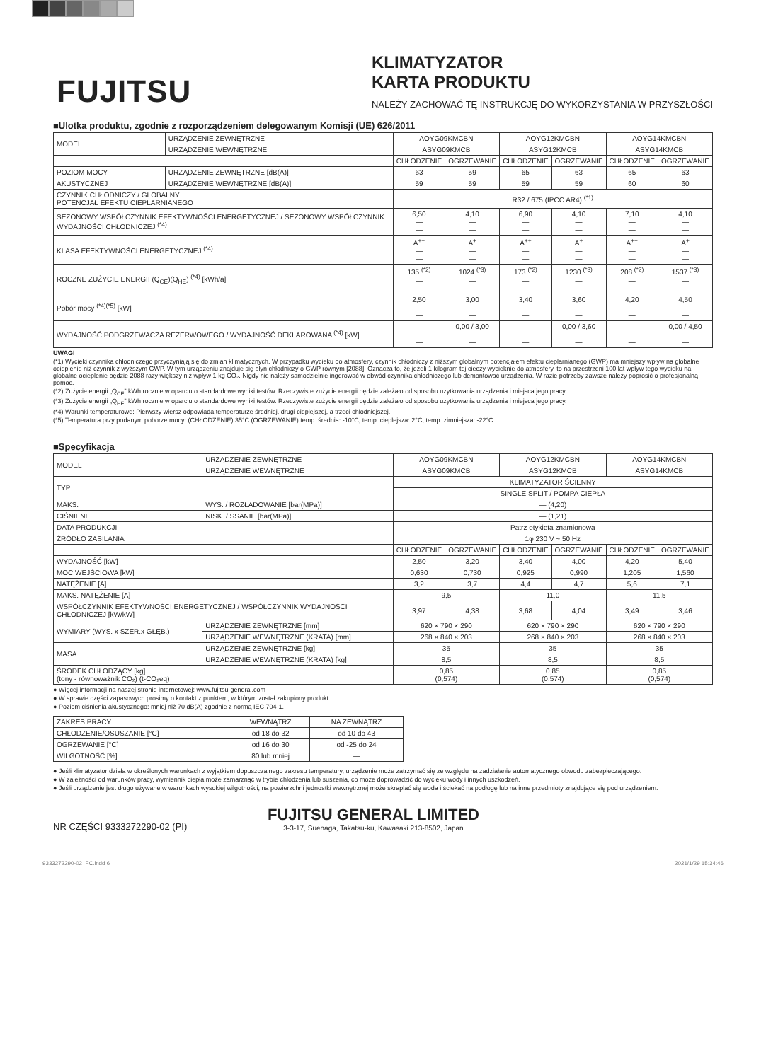FUJITSU
KLIMATYZATOR
KARTA PRODUKTU
NALEŻY ZACHOWAĆ TĘ INSTRUKCJĘ DO WYKORZYSTANIA W PRZYSZŁOŚCI
■Ulotka produktu, zgodnie z rozporządzeniem delegowanym Komisji (UE) 626/2011
| MODEL | URZĄDZENIE ZEWNĘTRZNE | AOYG09KMCBN | | AOYG12KMCBN | | AOYG14KMCBN | |
| | URZĄDZENIE WEWNĘTRZNE | ASYG09KMCB | | ASYG12KMCB | | ASYG14KMCB | |
| | | CHŁODZENIE | OGRZEWANIE | CHŁODZENIE | OGRZEWANIE | CHŁODZENIE | OGRZEWANIE |
| POZIOM MOCY | URZĄDZENIE ZEWNĘTRZNE [dB(A)] | 63 | 59 | 65 | 63 | 65 | 63 |
| AKUSTYCZNEJ | URZĄDZENIE WEWNĘTRZNE [dB(A)] | 59 | 59 | 59 | 59 | 60 | 60 |
| CZYNNIK CHŁODNICZY / GLOBALNY POTENCJAŁ EFEKTU CIEPLARNIANEGO | | R32 / 675 (IPCC AR4) <sup>(*1)</sup> | | | | | |
| SEZONOWY WSPÓŁCZYNNIK EFEKTYWNOŚCI ENERGETYCZNEJ / SEZONOWY WSPÓŁCZYNNIK WYDAJNOŚCI CHŁODNICZEJ <sup>(*4)</sup> | | 6,50 — — | 4,10 — — | 6,90 — — | 4,10 — — | 7,10 — — | 4,10 — — |
| KLASA EFEKTYWNOŚCI ENERGETYCZNEJ <sup>(*4)</sup> | | A<sup>++</sup> — — | A<sup>+</sup> — — | A<sup>++</sup> — — | A<sup>+</sup> — — | A<sup>++</sup> — — | A<sup>+</sup> — — |
| ROCZNE ZUŻYCIE ENERGII (Q<sub>CE</sub>)(Q<sub>HE</sub>) <sup>(*4)</sup> [kWh/a] | | 135 <sup>(*2)</sup> — — | 1024 <sup>(*3)</sup> — — | 173 <sup>(*2)</sup> — — | 1230 <sup>(*3)</sup> — — | 208 <sup>(*2)</sup> — — | 1537 <sup>(*3)</sup> — — |
| Pobór mocy <sup>(*4)(*5)</sup> [kW] | | 2,50 — — | 3,00 — — | 3,40 — — | 3,60 — — | 4,20 — — | 4,50 — — |
| WYDAJNOŚĆ PODGRZEWACZA REZERWOWEGO / WYDAJNOŚĆ DEKLAROWANA <sup>(*4)</sup> [kW] | | — — — | 0,00 / 3,00 — — | — — — | 0,00 / 3,60 — — | — — — | 0,00 / 4,50 — — |
UWAGI
(*1) Wycieki czynnika chłodniczego przyczyniają się do zmian klimatycznych. W przypadku wycieku do atmosfery, czynnik chłodniczy z niższym globalnym potencjałem efektu cieplarnianego (GWP) ma mniejszy wpływ na globalne ocieplenie niż czynnik z wyższym GWP. W tym urządzeniu znajduje się płyn chłodniczy o GWP równym [2088]. Oznacza to, że jeżeli 1 kilogram tej cieczy wycieknie do atmosfery, to na przestrzeni 100 lat wpływ tego wycieku na globalne ocieplenie będzie 2088 razy większy niż wpływ 1 kg CO₂. Nigdy nie należy samodzielnie ingerować w obwód czynnika chłodniczego lub demontować urządzenia. W razie potrzeby zawsze należy poprosić o profesjonalną pomoc.
(*2) Zużycie energii „Q<sub>CE</sub>” kWh rocznie w oparciu o standardowe wyniki testów. Rzeczywiste zużycie energii będzie zależało od sposobu użytkowania urządzenia i miejsca jego pracy.
(*3) Zużycie energii „Q<sub>HE</sub>” kWh rocznie w oparciu o standardowe wyniki testów. Rzeczywiste zużycie energii będzie zależało od sposobu użytkowania urządzenia i miejsca jego pracy.
(*4) Warunki temperaturowe: Pierwszy wiersz odpowiada temperaturze średniej, drugi cieplejszej, a trzeci chłodniejszej.
(*5) Temperatura przy podanym poborze mocy: (CHŁODZENIE) 35°C (OGRZEWANIE) temp. średnia: -10°C, temp. cieplejsza: 2°C, temp. zimniejsza: -22°C
■Specyfikacja
| MODEL | URZĄDZENIE ZEWNĘTRZNE | AOYG09KMCBN | | AOYG12KMCBN | | AOYG14KMCBN | |
| | URZĄDZENIE WEWNĘTRZNE | ASYG09KMCB | | ASYG12KMCB | | ASYG14KMCB | |
| TYP | | KLIMATYZATOR ŚCIENNY | | | | | |
| | | SINGLE SPLIT / POMPA CIEPŁA | | | | | |
| MAKS. | WYS. / ROZŁADOWANIE [bar(MPa)] | — (4,20) | | | | | |
| CIŚNIENIE | NISK. / SSANIE [bar(MPa)] | — (1,21) | | | | | |
| DATA PRODUKCJI | | Patrz etykieta znamionowa | | | | | |
| ŹRÓDŁO ZASILANIA | | 1φ 230 V ~ 50 Hz | | | | | |
| | | CHŁODZENIE | OGRZEWANIE | CHŁODZENIE | OGRZEWANIE | CHŁODZENIE | OGRZEWANIE |
| WYDAJNOŚĆ [kW] | | 2,50 | 3,20 | 3,40 | 4,00 | 4,20 | 5,40 |
| MOC WEJŚCIOWA [kW] | | 0,630 | 0,730 | 0,925 | 0,990 | 1,205 | 1,560 |
| NATĘŻENIE [A] | | 3,2 | 3,7 | 4,4 | 4,7 | 5,6 | 7,1 |
| MAKS. NATĘŻENIE [A] | | 9,5 | | 11,0 | | 11,5 | |
| WSPÓŁCZYNNIK EFEKTYWNOŚCI ENERGETYCZNEJ / WSPÓŁCZYNNIK WYDAJNOŚCI CHŁODNICZEJ [kW/kW] | | 3,97 | 4,38 | 3,68 | 4,04 | 3,49 | 3,46 |
| WYMIARY (WYS. x SZER.x GŁĘB.) | URZĄDZENIE ZEWNĘTRZNE [mm] | 620 × 790 × 290 | | 620 × 790 × 290 | | 620 × 790 × 290 | |
| | URZĄDZENIE WEWNĘTRZNE (KRATA) [mm] | 268 × 840 × 203 | | 268 × 840 × 203 | | 268 × 840 × 203 | |
| MASA | URZĄDZENIE ZEWNĘTRZNE [kg] | 35 | | 35 | | 35 | |
| | URZĄDZENIE WEWNĘTRZNE (KRATA) [kg] | 8,5 | | 8,5 | | 8,5 | |
| ŚRODEK CHŁODZĄCY [kg] (tony - równoważnik CO₂) (t-CO₂eq) | | 0,85 (0,574) | | 0,85 (0,574) | | 0,85 (0,574) | |
● Więcej informacji na naszej stronie internetowej: www.fujitsu-general.com
● W sprawie części zapasowych prosimy o kontakt z punktem, w którym został zakupiony produkt.
● Poziom ciśnienia akustycznego: mniej niż 70 dB(A) zgodnie z normą IEC 704-1.
| ZAKRES PRACY | WEWNĄTRZ | NA ZEWNĄTRZ |
| CHŁODZENIE/OSUSZANIE [°C] | od 18 do 32 | od 10 do 43 |
| OGRZEWANIE [°C] | od 16 do 30 | od -25 do 24 |
| WILGOTNOŚĆ [%] | 80 lub mniej | — |
● Jeśli klimatyzator działa w określonych warunkach z wyjątkiem dopuszczalnego zakresu temperatury, urządzenie może zatrzymać się ze względu na zadziałanie automatycznego obwodu zabezpieczającego.
● W zależności od warunków pracy, wymiennik ciepła może zamarznąć w trybie chłodzenia lub suszenia, co może doprowadzić do wycieku wody i innych uszkodzeń.
● Jeśli urządzenie jest długo używane w warunkach wysokiej wilgotności, na powierzchni jednostki wewnętrznej może skraplać się woda i ściekać na podłogę lub na inne przedmioty znajdujące się pod urządzeniem.
NR CZĘŚCI 9333272290-02 (PI)
FUJITSU GENERAL LIMITED
3-3-17, Suenaga, Takatsu-ku, Kawasaki 213-8502, Japan
9333272290-02_FC.indd 6 2021/1/29 15:34:46